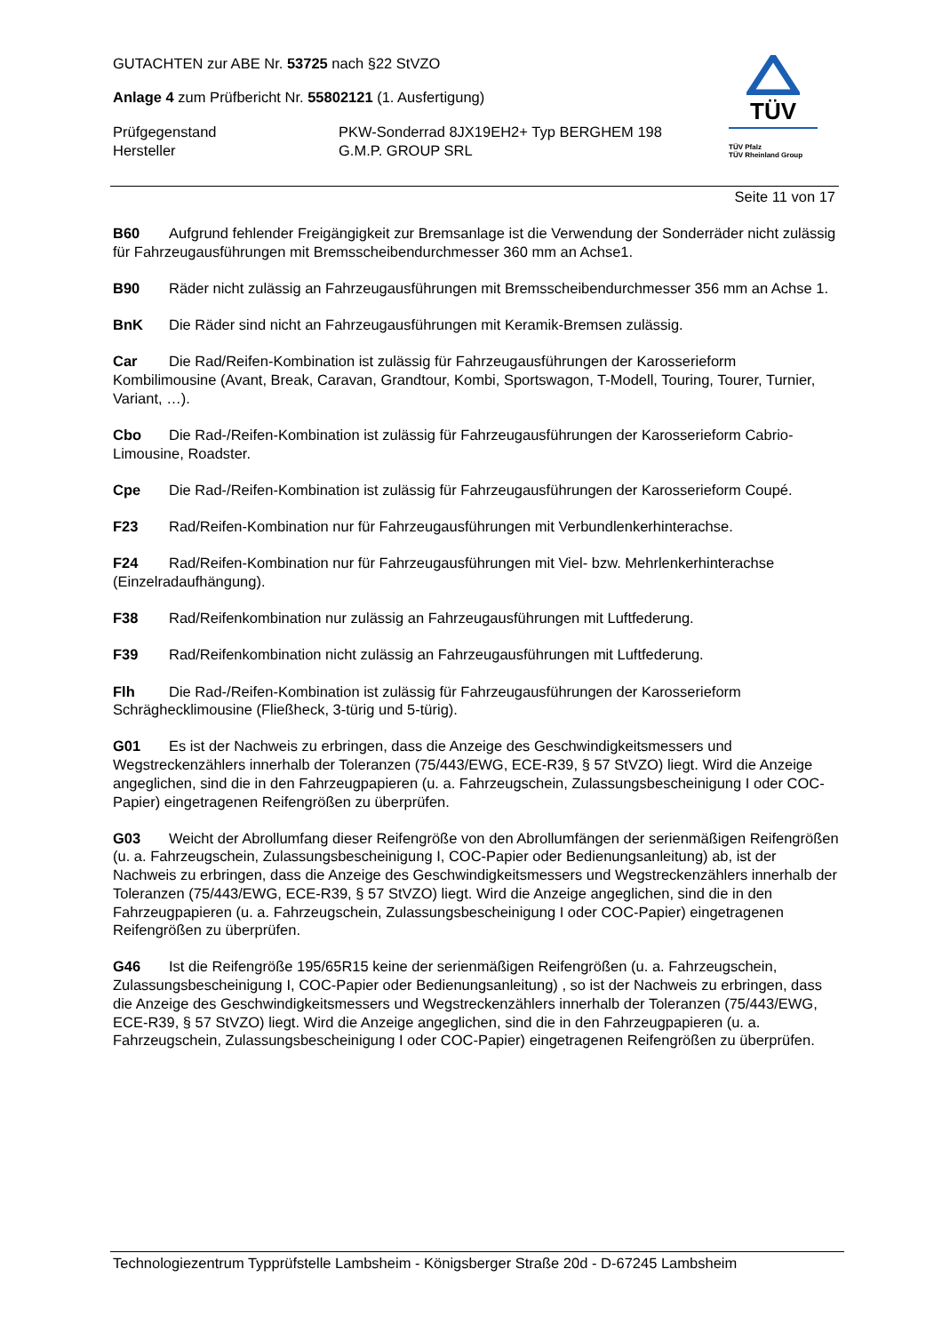GUTACHTEN zur ABE Nr. 53725 nach §22 StVZO
Anlage 4 zum Prüfbericht Nr. 55802121 (1. Ausfertigung)
Prüfgegenstand PKW-Sonderrad 8JX19EH2+ Typ BERGHEM 198
Hersteller G.M.P. GROUP SRL
TÜV
TÜV Pfalz
TÜV Rheinland Group
Seite 11 von 17
B60 Aufgrund fehlender Freigängigkeit zur Bremsanlage ist die Verwendung der Sonderräder nicht zulässig für Fahrzeugausführungen mit Bremsscheibendurchmesser 360 mm an Achse1.
B90 Räder nicht zulässig an Fahrzeugausführungen mit Bremsscheibendurchmesser 356 mm an Achse 1.
BnK Die Räder sind nicht an Fahrzeugausführungen mit Keramik-Bremsen zulässig.
Car Die Rad/Reifen-Kombination ist zulässig für Fahrzeugausführungen der Karosserieform Kombilimousine (Avant, Break, Caravan, Grandtour, Kombi, Sportswagon, T-Modell, Touring, Tourer, Turnier, Variant, …).
Cbo Die Rad-/Reifen-Kombination ist zulässig für Fahrzeugausführungen der Karosserieform Cabrio-Limousine, Roadster.
Cpe Die Rad-/Reifen-Kombination ist zulässig für Fahrzeugausführungen der Karosserieform Coupé.
F23 Rad/Reifen-Kombination nur für Fahrzeugausführungen mit Verbundlenkerhinterachse.
F24 Rad/Reifen-Kombination nur für Fahrzeugausführungen mit Viel- bzw. Mehrlenkerhinterachse (Einzelradaufhängung).
F38 Rad/Reifenkombination nur zulässig an Fahrzeugausführungen mit Luftfederung.
F39 Rad/Reifenkombination nicht zulässig an Fahrzeugausführungen mit Luftfederung.
Flh Die Rad-/Reifen-Kombination ist zulässig für Fahrzeugausführungen der Karosserieform Schräghecklimousine (Fließheck, 3-türig und 5-türig).
G01 Es ist der Nachweis zu erbringen, dass die Anzeige des Geschwindigkeitsmessers und Wegstreckenzählers innerhalb der Toleranzen (75/443/EWG, ECE-R39, § 57 StVZO) liegt. Wird die Anzeige angeglichen, sind die in den Fahrzeugpapieren (u. a. Fahrzeugschein, Zulassungsbescheinigung I oder COC-Papier) eingetragenen Reifengrößen zu überprüfen.
G03 Weicht der Abrollumfang dieser Reifengröße von den Abrollumfängen der serienmäßigen Reifengrößen (u. a. Fahrzeugschein, Zulassungsbescheinigung I, COC-Papier oder Bedienungsanleitung) ab, ist der Nachweis zu erbringen, dass die Anzeige des Geschwindigkeitsmessers und Wegstreckenzählers innerhalb der Toleranzen (75/443/EWG, ECE-R39, § 57 StVZO) liegt. Wird die Anzeige angeglichen, sind die in den Fahrzeugpapieren (u. a. Fahrzeugschein, Zulassungsbescheinigung I oder COC-Papier) eingetragenen Reifengrößen zu überprüfen.
G46 Ist die Reifengröße 195/65R15 keine der serienmäßigen Reifengrößen (u. a. Fahrzeugschein, Zulassungsbescheinigung I, COC-Papier oder Bedienungsanleitung) , so ist der Nachweis zu erbringen, dass die Anzeige des Geschwindigkeitsmessers und Wegstreckenzählers innerhalb der Toleranzen (75/443/EWG, ECE-R39, § 57 StVZO) liegt. Wird die Anzeige angeglichen, sind die in den Fahrzeugpapieren (u. a. Fahrzeugschein, Zulassungsbescheinigung I oder COC-Papier) eingetragenen Reifengrößen zu überprüfen.
Technologiezentrum Typprüfstelle Lambsheim - Königsberger Straße 20d - D-67245 Lambsheim